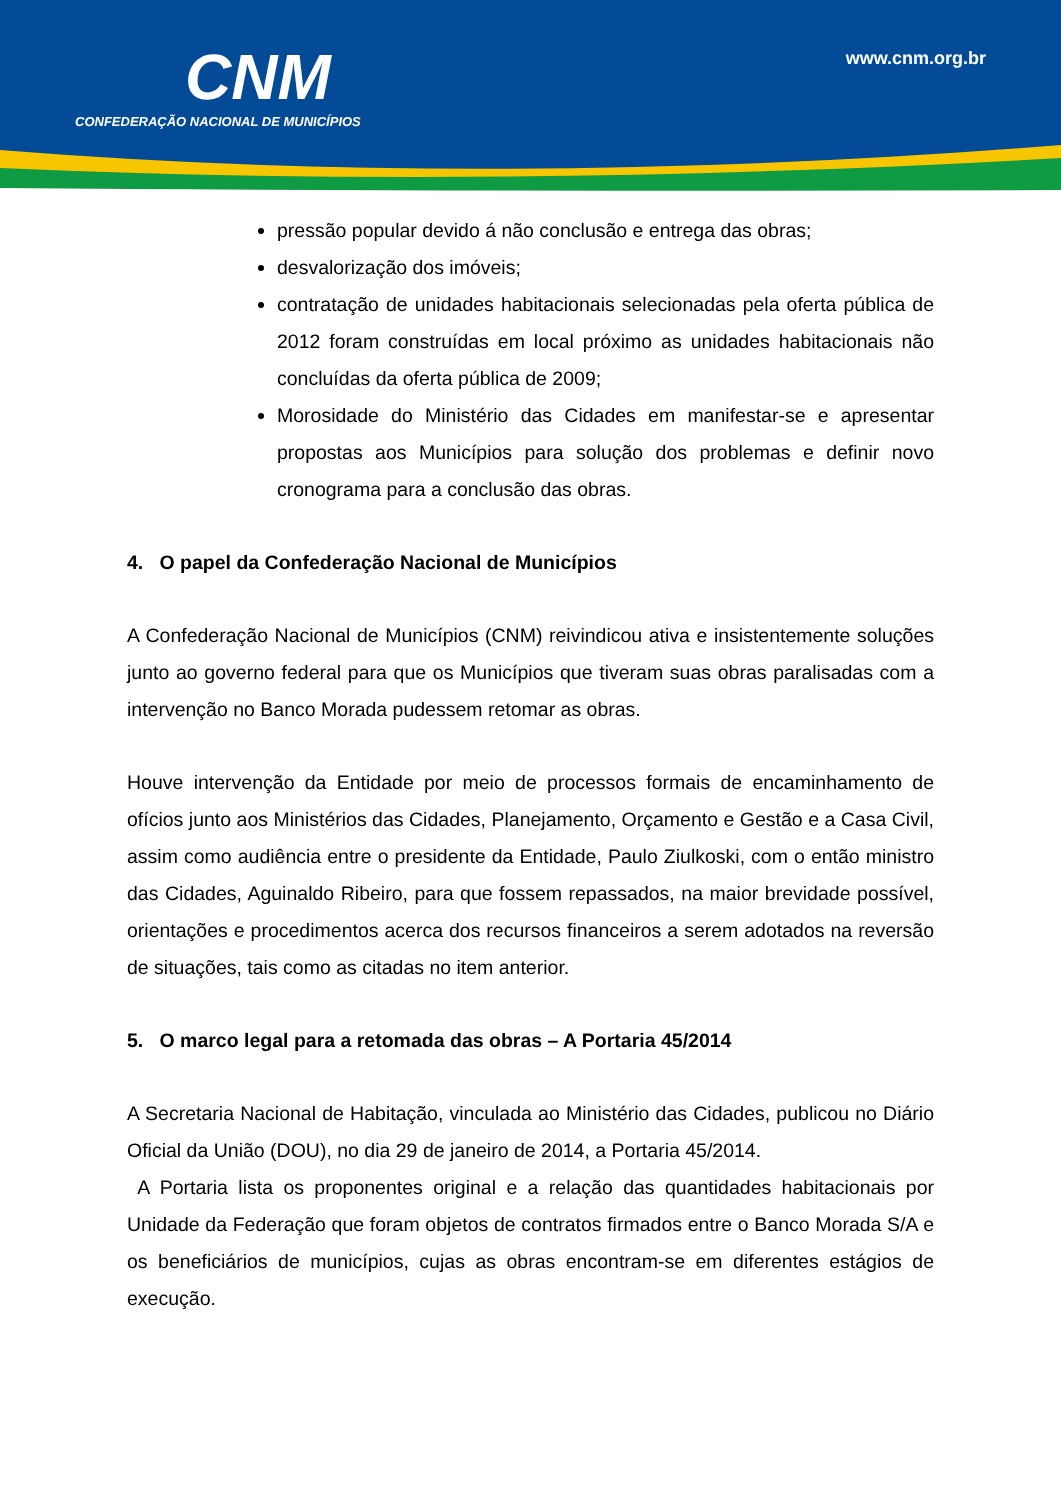CNM
CONFEDERAÇÃO NACIONAL DE MUNICÍPIOS
www.cnm.org.br
pressão popular devido á não conclusão e entrega das obras;
desvalorização dos imóveis;
contratação de unidades habitacionais selecionadas pela oferta pública de 2012 foram construídas em local próximo as unidades habitacionais não concluídas da oferta pública de 2009;
Morosidade do Ministério das Cidades em manifestar-se e apresentar propostas aos Municípios para solução dos problemas e definir novo cronograma para a conclusão das obras.
4. O papel da Confederação Nacional de Municípios
A Confederação Nacional de Municípios (CNM) reivindicou ativa e insistentemente soluções junto ao governo federal para que os Municípios que tiveram suas obras paralisadas com a intervenção no Banco Morada pudessem retomar as obras.
Houve intervenção da Entidade por meio de processos formais de encaminhamento de ofícios junto aos Ministérios das Cidades, Planejamento, Orçamento e Gestão e a Casa Civil, assim como audiência entre o presidente da Entidade, Paulo Ziulkoski, com o então ministro das Cidades, Aguinaldo Ribeiro, para que fossem repassados, na maior brevidade possível, orientações e procedimentos acerca dos recursos financeiros a serem adotados na reversão de situações, tais como as citadas no item anterior.
5. O marco legal para a retomada das obras – A Portaria 45/2014
A Secretaria Nacional de Habitação, vinculada ao Ministério das Cidades, publicou no Diário Oficial da União (DOU), no dia 29 de janeiro de 2014, a Portaria 45/2014.
A Portaria lista os proponentes original e a relação das quantidades habitacionais por Unidade da Federação que foram objetos de contratos firmados entre o Banco Morada S/A e os beneficiários de municípios, cujas as obras encontram-se em diferentes estágios de execução.